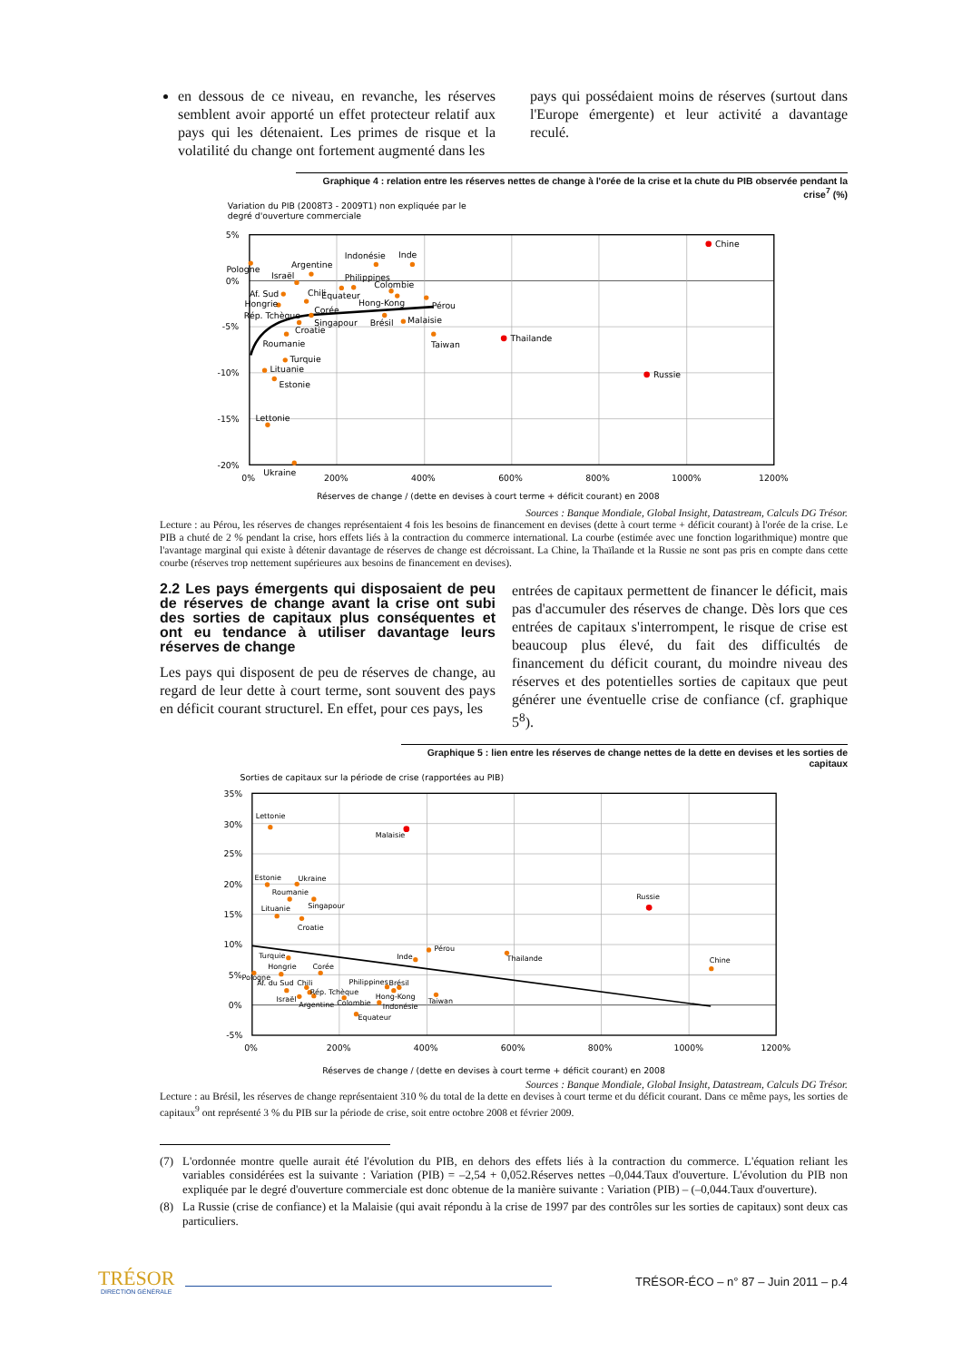en dessous de ce niveau, en revanche, les réserves semblent avoir apporté un effet protecteur relatif aux pays qui les détenaient. Les primes de risque et la volatilité du change ont fortement augmenté dans les
pays qui possédaient moins de réserves (surtout dans l'Europe émergente) et leur activité a davantage reculé.
Graphique 4 : relation entre les réserves nettes de change à l'orée de la crise et la chute du PIB observée pendant la crise<sup>7</sup> (%)
Variation du PIB (2008T3 - 2009T1) non expliquée par le
degré d'ouverture commerciale
5%
0%
-5%
-10%
-15%
-20%
0%
200%
400%
600%
800%
1000%
1200%
Chine
Pologne
Argentine
Israël
Indonésie
Inde
Philippines
Colombie
Af. Sud
Chili
Equateur
Hongrie
Hong-Kong
Pérou
Rép. Tchèque
Corée
Singapour
Brésil
Malaisie
Croatie
Thailande
Roumanie
Taiwan
Turquie
Lituanie
Russie
Estonie
Lettonie
Ukraine
Réserves de change / (dette en devises à court terme + déficit courant) en 2008
Sources : Banque Mondiale, Global Insight, Datastream, Calculs DG Trésor.
Lecture : au Pérou, les réserves de changes représentaient 4 fois les besoins de financement en devises (dette à court terme + déficit courant) à l'orée de la crise. Le PIB a chuté de 2 % pendant la crise, hors effets liés à la contraction du commerce international. La courbe (estimée avec une fonction logarithmique) montre que l'avantage marginal qui existe à détenir davantage de réserves de change est décroissant. La Chine, la Thaïlande et la Russie ne sont pas pris en compte dans cette courbe (réserves trop nettement supérieures aux besoins de financement en devises).
2.2 Les pays émergents qui disposaient de peu de réserves de change avant la crise ont subi des sorties de capitaux plus conséquentes et ont eu tendance à utiliser davantage leurs réserves de change
Les pays qui disposent de peu de réserves de change, au regard de leur dette à court terme, sont souvent des pays en déficit courant structurel. En effet, pour ces pays, les
entrées de capitaux permettent de financer le déficit, mais pas d'accumuler des réserves de change. Dès lors que ces entrées de capitaux s'interrompent, le risque de crise est beaucoup plus élevé, du fait des difficultés de financement du déficit courant, du moindre niveau des réserves et des potentielles sorties de capitaux que peut générer une éventuelle crise de confiance (cf. graphique 5<sup>8</sup>).
Graphique 5 : lien entre les réserves de change nettes de la dette en devises et les sorties de capitaux
Sorties de capitaux sur la période de crise (rapportées au PIB)
35%
30%
25%
20%
15%
10%
5%
0%
-5%
0%
200%
400%
600%
800%
1000%
1200%
Lettonie
Malaisie
Estonie
Ukraine
Roumanie
Russie
Lituanie
Singapour
Croatie
Pérou
Turquie
Inde
Thailande
Chine
Hongrie
Corée
Pologne
Af. du Sud
Chili
Philippines
Brésil
Rép. Tchèque
Hong-Kong
Israël
Taiwan
Argentine
Colombie
Indonésie
Equateur
Réserves de change / (dette en devises à court terme + déficit courant) en 2008
Sources : Banque Mondiale, Global Insight, Datastream, Calculs DG Trésor.
Lecture : au Brésil, les réserves de change représentaient 310 % du total de la dette en devises à court terme et du déficit courant. Dans ce même pays, les sorties de capitaux<sup>9</sup> ont représenté 3 % du PIB sur la période de crise, soit entre octobre 2008 et février 2009.
(7) L'ordonnée montre quelle aurait été l'évolution du PIB, en dehors des effets liés à la contraction du commerce. L'équation reliant les variables considérées est la suivante : Variation (PIB) = –2,54 + 0,052.Réserves nettes –0,044.Taux d'ouverture. L'évolution du PIB non expliquée par le degré d'ouverture commerciale est donc obtenue de la manière suivante : Variation (PIB) – (–0,044.Taux d'ouverture).
(8) La Russie (crise de confiance) et la Malaisie (qui avait répondu à la crise de 1997 par des contrôles sur les sorties de capitaux) sont deux cas particuliers.
TRÉSOR
DIRECTION GÉNÉRALE
TRÉSOR-ÉCO – n° 87 – Juin 2011 – p.4